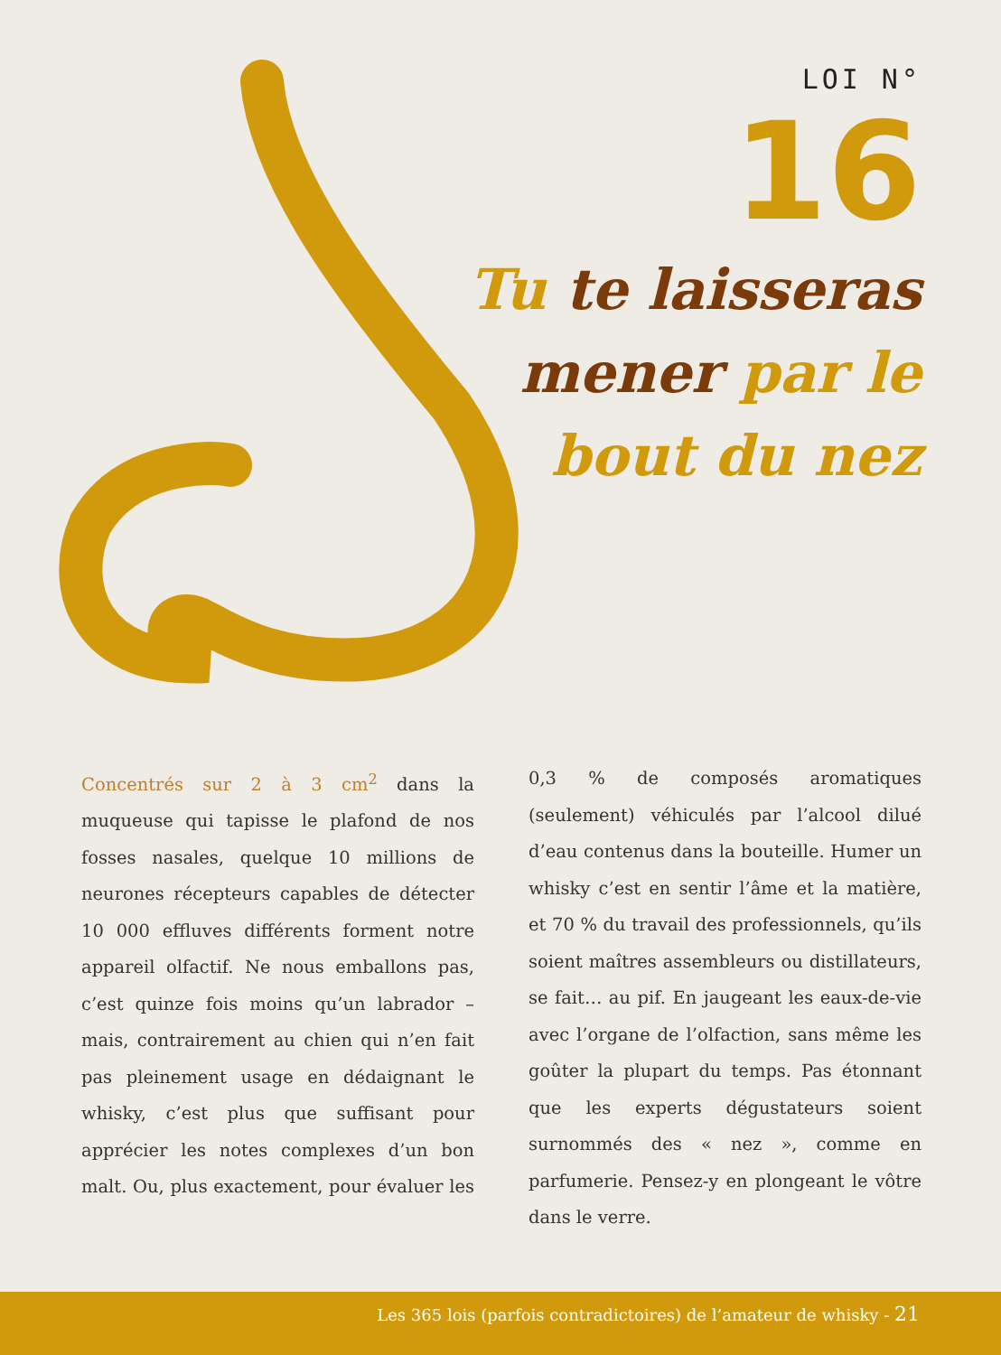LOI N°
16
Tu te laisseras
mener par le
bout du nez
Concentrés sur 2 à 3 cm<sup>2</sup> dans la muqueuse qui tapisse le plafond de nos fosses nasales, quelque 10 millions de neurones récepteurs capables de détecter 10 000 effluves différents forment notre appareil olfactif. Ne nous emballons pas, c’est quinze fois moins qu’un labrador – mais, contrairement au chien qui n’en fait pas pleinement usage en dédaignant le whisky, c’est plus que suffisant pour apprécier les notes complexes d’un bon malt. Ou, plus exactement, pour évaluer les 0,3 % de composés aromatiques (seulement) véhiculés par l’alcool dilué d’eau contenus dans la bouteille. Humer un whisky c’est en sentir l’âme et la matière, et 70 % du travail des professionnels, qu’ils soient maîtres assembleurs ou distillateurs, se fait… au pif. En jaugeant les eaux-de-vie avec l’organe de l’olfaction, sans même les goûter la plupart du temps. Pas étonnant que les experts dégustateurs soient surnommés des « nez », comme en parfumerie. Pensez-y en plongeant le vôtre dans le verre.
Les 365 lois (parfois contradictoires) de l’amateur de whisky - 21